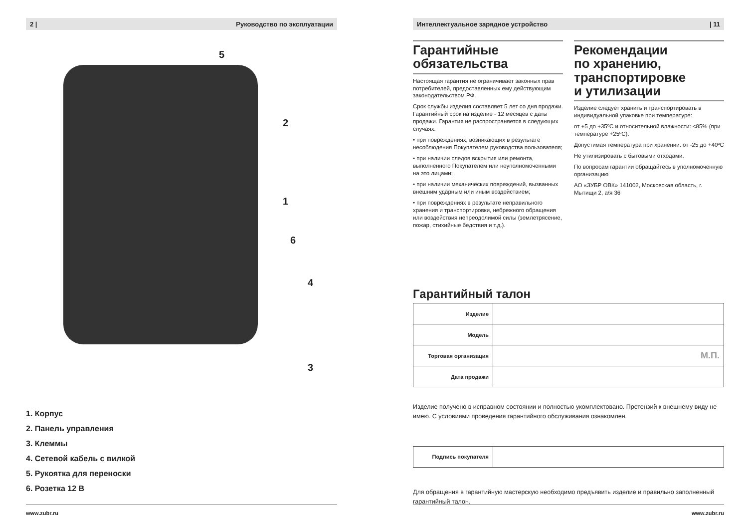2 | Руководство по эксплуатации
5
2
1
6
4
3
1. Корпус
2. Панель управления
3. Клеммы
4. Сетевой кабель с вилкой
5. Рукоятка для переноски
6. Розетка 12 В
www.zubr.ru
Интеллектуальное зарядное устройство | 11
Гарантийные
обязательства
Настоящая гарантия не ограничивает законных прав потребителей, предоставленных ему действующим законодательством РФ.
Срок службы изделия составляет 5 лет со дня продажи. Гарантийный срок на изделие - 12 месяцев с даты продажи. Гарантия не распространяется в следующих случаях:
• при повреждениях, возникающих в результате несоблюдения Покупателем руководства пользователя;
• при наличии следов вскрытия или ремонта, выполненного Покупателем или неуполномоченными на это лицами;
• при наличии механических повреждений, вызванных внешним ударным или иным воздействием;
• при повреждениях в результате неправильного хранения и транспортировки, небрежного обращения или воздействия непреодолимой силы (землетрясение, пожар, стихийные бедствия и т.д.).
Рекомендации
по хранению,
транспортировке
и утилизации
Изделие следует хранить и транспортировать в индивидуальной упаковке при температуре:
от +5 до +35ºС и относительной влажности: <85% (при температуре +25ºС).
Допустимая температура при хранении: от -25 до +40ºС
Не утилизировать с бытовыми отходами.
По вопросам гарантии обращайтесь в уполномоченную организацию
АО «ЗУБР ОВК» 141002, Московская область, г. Мытищи 2, а/я 36
Гарантийный талон
| Изделие | |
| Модель | |
| Торговая организация | М.П. |
| Дата продажи | |
Изделие получено в исправном состоянии и полностью укомплектовано. Претензий к внешнему виду не имею. С условиями проведения гарантийного обслуживания ознакомлен.
| Подпись покупателя | |
Для обращения в гарантийную мастерскую необходимо предъявить изделие и правильно заполненный гарантийный талон.
www.zubr.ru